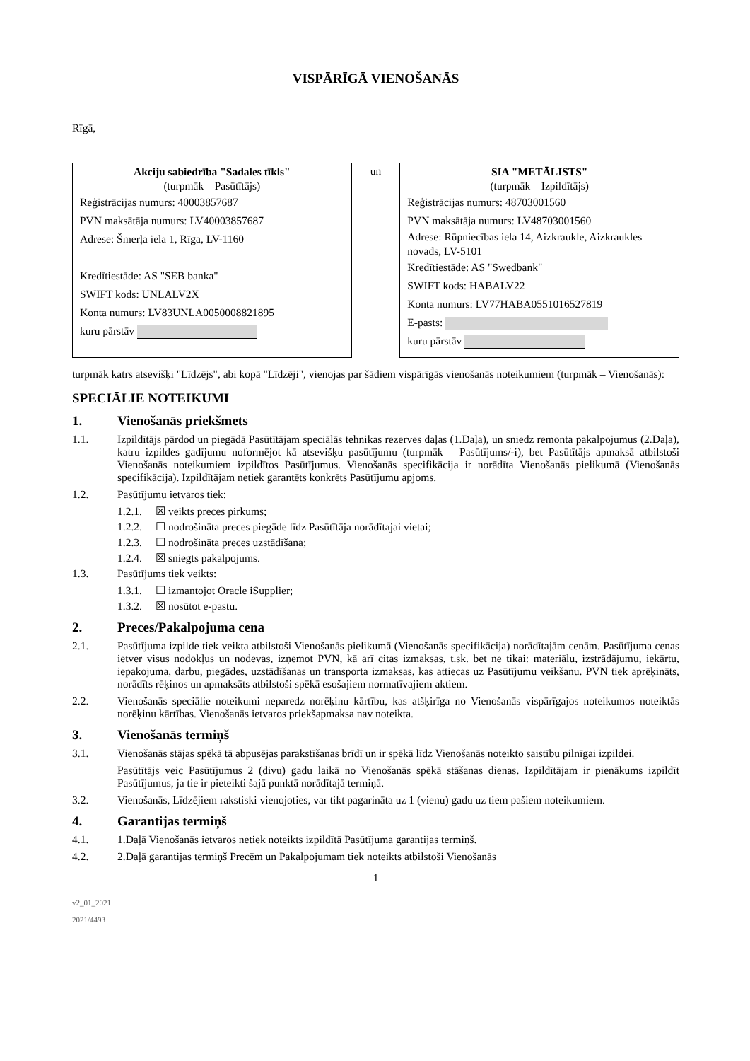VISPĀRĪGĀ VIENOŠANĀS
Rīgā,
| Akciju sabiedrība "Sadales tīkls" (turpmāk – Pasūtītājs) Reģistrācijas numurs: 40003857687 PVN maksātāja numurs: LV40003857687 Adrese: Šmerļa iela 1, Rīga, LV-1160 Kredītiestāde: AS "SEB banka" SWIFT kods: UNLALV2X Konta numurs: LV83UNLA0050008821895 kuru pārstāv | un | SIA "METĀLISTS" (turpmāk – Izpildītājs) Reģistrācijas numurs: 48703001560 PVN maksātāja numurs: LV48703001560 Adrese: Rūpniecības iela 14, Aizkraukle, Aizkraukles novads, LV-5101 Kredītiestāde: AS "Swedbank" SWIFT kods: HABALV22 Konta numurs: LV77HABA0551016527819 E-pasts: kuru pārstāv |
turpmāk katrs atsevišķi "Līdzējs", abi kopā "Līdzēji", vienojas par šādiem vispārīgās vienošanās noteikumiem (turpmāk – Vienošanās):
SPECIĀLIE NOTEIKUMI
1. Vienošanās priekšmets
1.1. Izpildītājs pārdod un piegādā Pasūtītājam speciālās tehnikas rezerves daļas (1.Daļa), un sniedz remonta pakalpojumus (2.Daļa), katru izpildes gadījumu noformējot kā atsevišķu pasūtījumu (turpmāk – Pasūtījums/-i), bet Pasūtītājs apmaksā atbilstoši Vienošanās noteikumiem izpildītos Pasūtījumus. Vienošanās specifikācija ir norādīta Vienošanās pielikumā (Vienošanās specifikācija). Izpildītājam netiek garantēts konkrēts Pasūtījumu apjoms.
1.2. Pasūtījumu ietvaros tiek:
1.2.1. ☒ veikts preces pirkums;
1.2.2. ☐ nodrošināta preces piegāde līdz Pasūtītāja norādītajai vietai;
1.2.3. ☐ nodrošināta preces uzstādīšana;
1.2.4. ☒ sniegts pakalpojums.
1.3. Pasūtījums tiek veikts:
1.3.1. ☐ izmantojot Oracle iSupplier;
1.3.2. ☒ nosūtot e-pastu.
2. Preces/Pakalpojuma cena
2.1. Pasūtījuma izpilde tiek veikta atbilstoši Vienošanās pielikumā (Vienošanās specifikācija) norādītajām cenām. Pasūtījuma cenas ietver visus nodokļus un nodevas, izņemot PVN, kā arī citas izmaksas, t.sk. bet ne tikai: materiālu, izstrādājumu, iekārtu, iepakojuma, darbu, piegādes, uzstādīšanas un transporta izmaksas, kas attiecas uz Pasūtījumu veikšanu. PVN tiek aprēķināts, norādīts rēķinos un apmaksāts atbilstoši spēkā esošajiem normatīvajiem aktiem.
2.2. Vienošanās speciālie noteikumi neparedz norēķinu kārtību, kas atšķirīga no Vienošanās vispārīgajos noteikumos noteiktās norēķinu kārtības. Vienošanās ietvaros priekšapmaksa nav noteikta.
3. Vienošanās termiņš
3.1. Vienošanās stājas spēkā tā abpusējas parakstīšanas brīdī un ir spēkā līdz Vienošanās noteikto saistību pilnīgai izpildei.
Pasūtītājs veic Pasūtījumus 2 (divu) gadu laikā no Vienošanās spēkā stāšanas dienas. Izpildītājam ir pienākums izpildīt Pasūtījumus, ja tie ir pieteikti šajā punktā norādītajā termiņā.
3.2. Vienošanās, Līdzējiem rakstiski vienojoties, var tikt pagarināta uz 1 (vienu) gadu uz tiem pašiem noteikumiem.
4. Garantijas termiņš
4.1. 1.Daļā Vienošanās ietvaros netiek noteikts izpildītā Pasūtījuma garantijas termiņš.
4.2. 2.Daļā garantijas termiņš Precēm un Pakalpojumam tiek noteikts atbilstoši Vienošanās
1
v2_01_2021
2021/4493